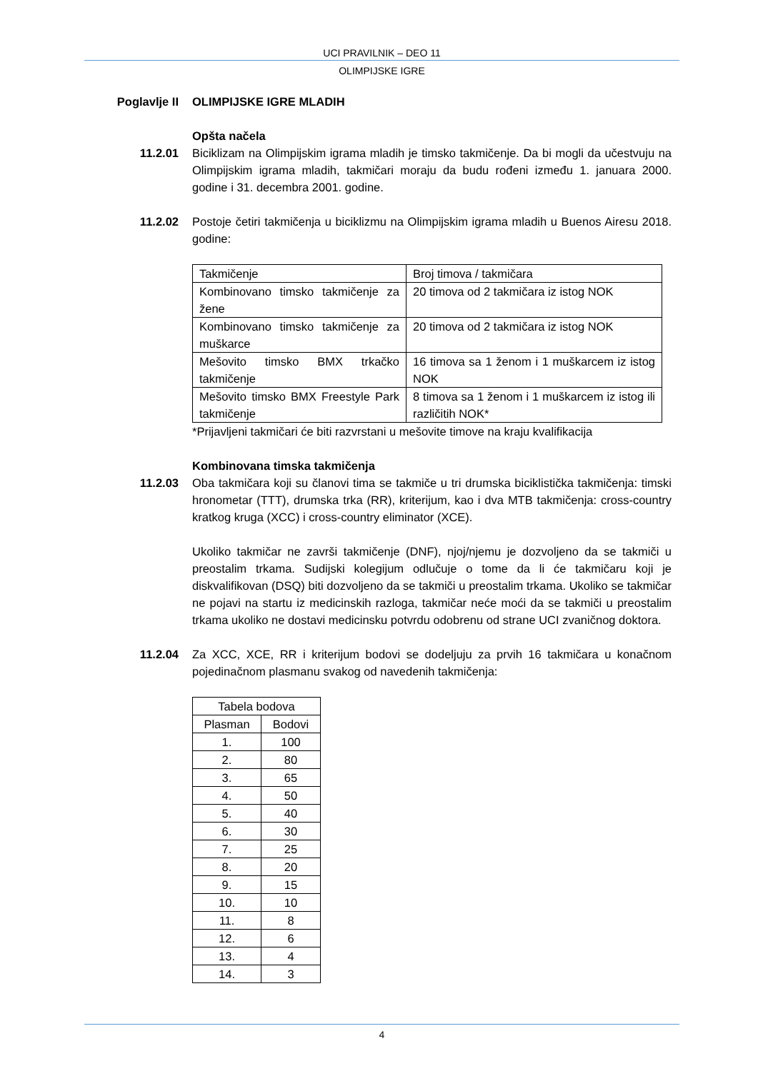UCI PRAVILNIK – DEO 11
OLIMPIJSKE IGRE
Poglavlje II
OLIMPIJSKE IGRE MLADIH
Opšta načela
11.2.01 Biciklizam na Olimpijskim igrama mladih je timsko takmičenje. Da bi mogli da učestvuju na Olimpijskim igrama mladih, takmičari moraju da budu rođeni između 1. januara 2000. godine i 31. decembra 2001. godine.
11.2.02 Postoje četiri takmičenja u biciklizmu na Olimpijskim igrama mladih u Buenos Airesu 2018. godine:
| Takmičenje | Broj timova / takmičara |
| Kombinovano timsko takmičenje za žene | 20 timova od 2 takmičara iz istog NOK |
| Kombinovano timsko takmičenje za muškarce | 20 timova od 2 takmičara iz istog NOK |
| Mešovito timsko BMX trkačko takmičenje | 16 timova sa 1 ženom i 1 muškarcem iz istog NOK |
| Mešovito timsko BMX Freestyle Park takmičenje | 8 timova sa 1 ženom i 1 muškarcem iz istog ili različitih NOK* |
*Prijavljeni takmičari će biti razvrstani u mešovite timove na kraju kvalifikacija
Kombinovana timska takmičenja
11.2.03 Oba takmičara koji su članovi tima se takmiče u tri drumska biciklistička takmičenja: timski hronometar (TTT), drumska trka (RR), kriterijum, kao i dva MTB takmičenja: cross-country kratkog kruga (XCC) i cross-country eliminator (XCE).
Ukoliko takmičar ne završi takmičenje (DNF), njoj/njemu je dozvoljeno da se takmiči u preostalim trkama. Sudijski kolegijum odlučuje o tome da li će takmičaru koji je diskvalifikovan (DSQ) biti dozvoljeno da se takmiči u preostalim trkama. Ukoliko se takmičar ne pojavi na startu iz medicinskih razloga, takmičar neće moći da se takmiči u preostalim trkama ukoliko ne dostavi medicinsku potvrdu odobrenu od strane UCI zvaničnog doktora.
11.2.04 Za XCC, XCE, RR i kriterijum bodovi se dodeljuju za prvih 16 takmičara u konačnom pojedinačnom plasmanu svakog od navedenih takmičenja:
| Tabela bodova | |
| Plasman | Bodovi |
| 1. | 100 |
| 2. | 80 |
| 3. | 65 |
| 4. | 50 |
| 5. | 40 |
| 6. | 30 |
| 7. | 25 |
| 8. | 20 |
| 9. | 15 |
| 10. | 10 |
| 11. | 8 |
| 12. | 6 |
| 13. | 4 |
| 14. | 3 |
4